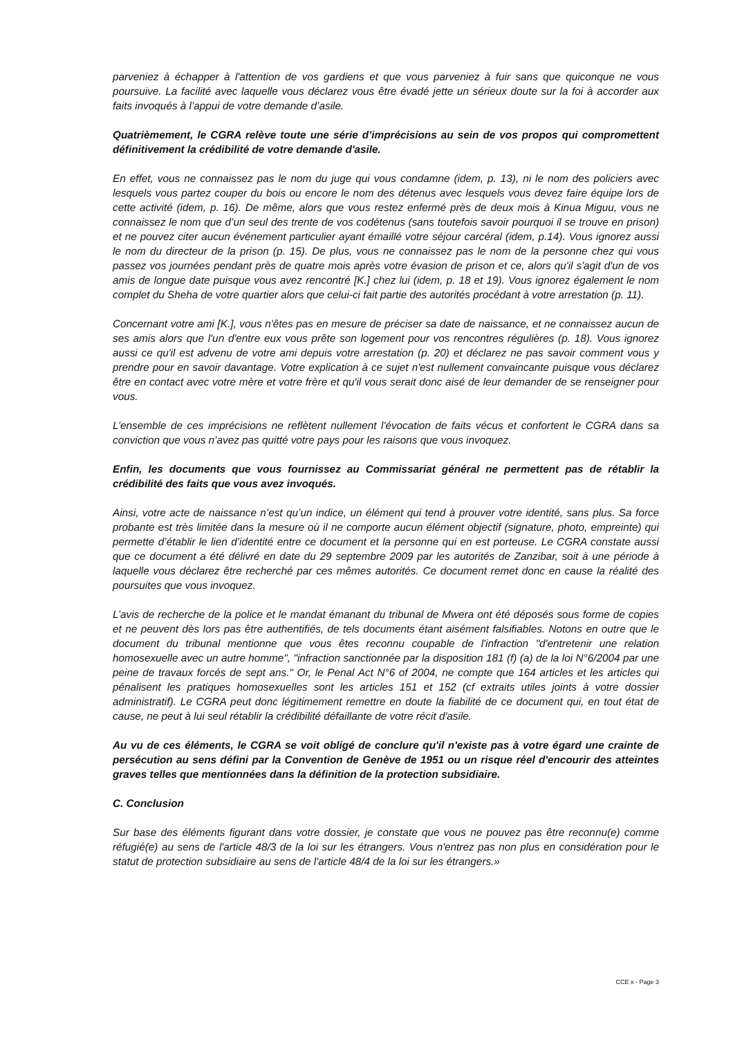parveniez à échapper à l'attention de vos gardiens et que vous parveniez à fuir sans que quiconque ne vous poursuive. La facilité avec laquelle vous déclarez vous être évadé jette un sérieux doute sur la foi à accorder aux faits invoqués à l’appui de votre demande d’asile.
Quatrièmement, le CGRA relève toute une série d’imprécisions au sein de vos propos qui compromettent définitivement la crédibilité de votre demande d'asile.
En effet, vous ne connaissez pas le nom du juge qui vous condamne (idem, p. 13), ni le nom des policiers avec lesquels vous partez couper du bois ou encore le nom des détenus avec lesquels vous devez faire équipe lors de cette activité (idem, p. 16). De même, alors que vous restez enfermé près de deux mois à Kinua Miguu, vous ne connaissez le nom que d’un seul des trente de vos codétenus (sans toutefois savoir pourquoi il se trouve en prison) et ne pouvez citer aucun événement particulier ayant émaillé votre séjour carcéral (idem, p.14). Vous ignorez aussi le nom du directeur de la prison (p. 15). De plus, vous ne connaissez pas le nom de la personne chez qui vous passez vos journées pendant près de quatre mois après votre évasion de prison et ce, alors qu'il s'agit d'un de vos amis de longue date puisque vous avez rencontré [K.] chez lui (idem, p. 18 et 19). Vous ignorez également le nom complet du Sheha de votre quartier alors que celui-ci fait partie des autorités procédant à votre arrestation (p. 11).
Concernant votre ami [K.], vous n'êtes pas en mesure de préciser sa date de naissance, et ne connaissez aucun de ses amis alors que l'un d'entre eux vous prête son logement pour vos rencontres régulières (p. 18). Vous ignorez aussi ce qu'il est advenu de votre ami depuis votre arrestation (p. 20) et déclarez ne pas savoir comment vous y prendre pour en savoir davantage. Votre explication à ce sujet n'est nullement convaincante puisque vous déclarez être en contact avec votre mère et votre frère et qu'il vous serait donc aisé de leur demander de se renseigner pour vous.
L’ensemble de ces imprécisions ne reflètent nullement l'évocation de faits vécus et confortent le CGRA dans sa conviction que vous n’avez pas quitté votre pays pour les raisons que vous invoquez.
Enfin, les documents que vous fournissez au Commissariat général ne permettent pas de rétablir la crédibilité des faits que vous avez invoqués.
Ainsi, votre acte de naissance n’est qu’un indice, un élément qui tend à prouver votre identité, sans plus. Sa force probante est très limitée dans la mesure où il ne comporte aucun élément objectif (signature, photo, empreinte) qui permette d’établir le lien d’identité entre ce document et la personne qui en est porteuse. Le CGRA constate aussi que ce document a été délivré en date du 29 septembre 2009 par les autorités de Zanzibar, soit à une période à laquelle vous déclarez être recherché par ces mêmes autorités. Ce document remet donc en cause la réalité des poursuites que vous invoquez.
L’avis de recherche de la police et le mandat émanant du tribunal de Mwera ont été déposés sous forme de copies et ne peuvent dès lors pas être authentifiés, de tels documents étant aisément falsifiables. Notons en outre que le document du tribunal mentionne que vous êtes reconnu coupable de l'infraction "d'entretenir une relation homosexuelle avec un autre homme", "infraction sanctionnée par la disposition 181 (f) (a) de la loi N°6/2004 par une peine de travaux forcés de sept ans." Or, le Penal Act N°6 of 2004, ne compte que 164 articles et les articles qui pénalisent les pratiques homosexuelles sont les articles 151 et 152 (cf extraits utiles joints à votre dossier administratif). Le CGRA peut donc légitimement remettre en doute la fiabilité de ce document qui, en tout état de cause, ne peut à lui seul rétablir la crédibilité défaillante de votre récit d'asile.
Au vu de ces éléments, le CGRA se voit obligé de conclure qu'il n'existe pas à votre égard une crainte de persécution au sens défini par la Convention de Genève de 1951 ou un risque réel d'encourir des atteintes graves telles que mentionnées dans la définition de la protection subsidiaire.
C. Conclusion
Sur base des éléments figurant dans votre dossier, je constate que vous ne pouvez pas être reconnu(e) comme réfugié(e) au sens de l'article 48/3 de la loi sur les étrangers. Vous n'entrez pas non plus en considération pour le statut de protection subsidiaire au sens de l'article 48/4 de la loi sur les étrangers.»
CCE x - Page 3